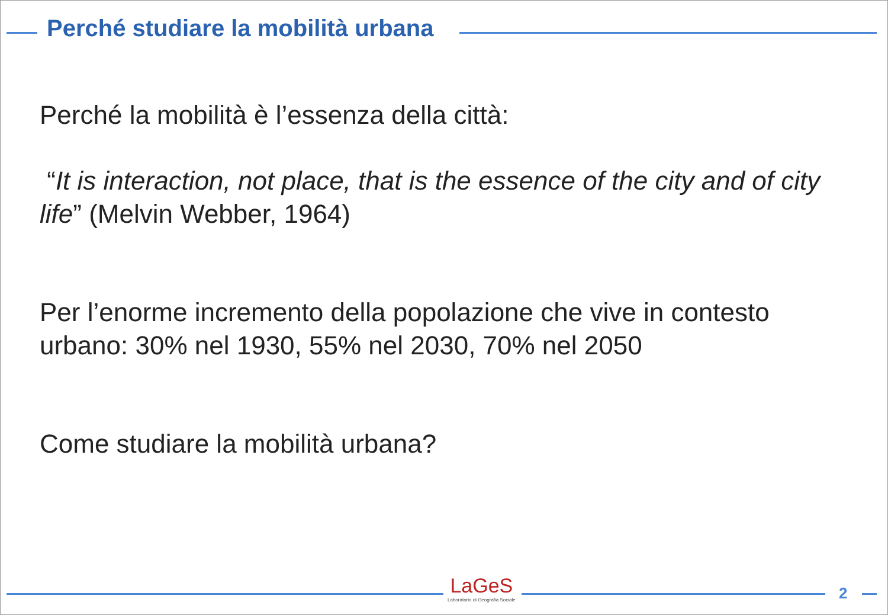Perché studiare la mobilità urbana
Perché la mobilità è l’essenza della città:
“It is interaction, not place, that is the essence of the city and of city life” (Melvin Webber, 1964)
Per l’enorme incremento della popolazione che vive in contesto urbano: 30% nel 1930, 55% nel 2030, 70% nel 2050
Come studiare la mobilità urbana?
LaGeS
Laboratorio di Geografia Sociale
2